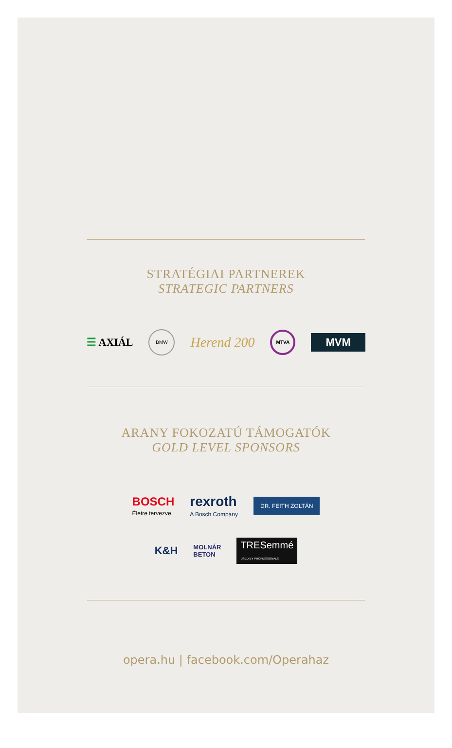STRATÉGIAI PARTNEREK
STRATEGIC PARTNERS
☰ AXIÁL BMW Herend 200 MTVA MVM
ARANY FOKOZATÚ TÁMOGATÓK
GOLD LEVEL SPONSORS
BOSCH
Életre tervezve rexroth
A Bosch Company DR. FEITH ZOLTÁN
K&H MOLNÁR
BETON TRESemmé
USED BY PROFESSIONALS
opera.hu | facebook.com/Operahaz